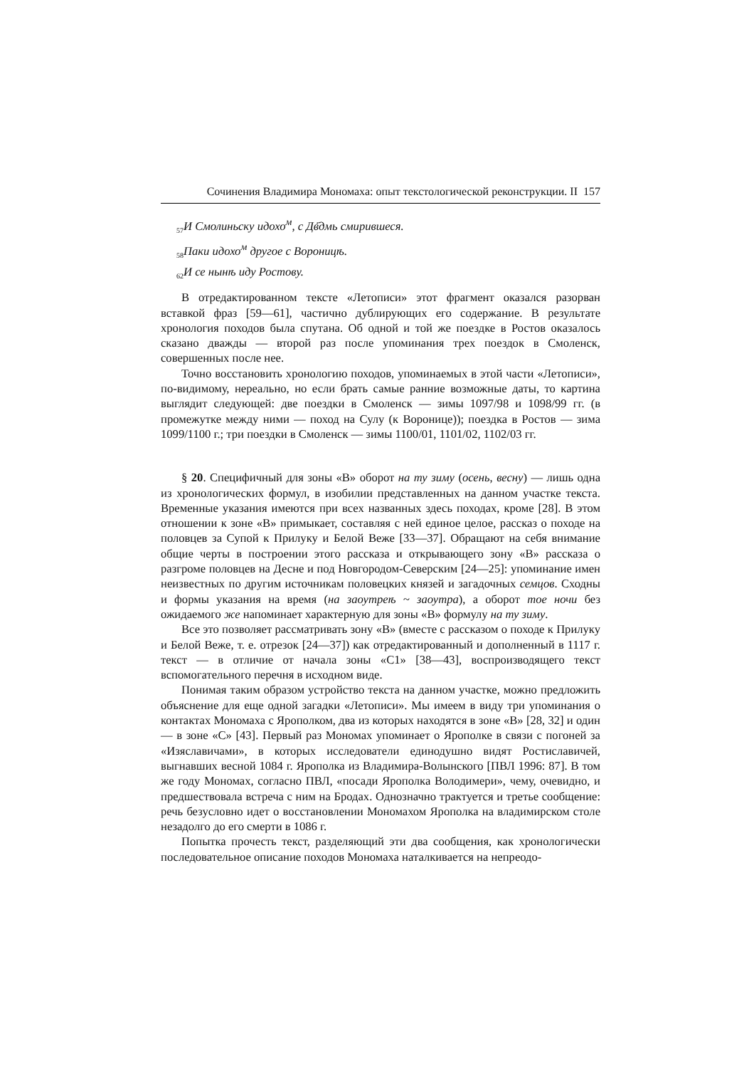Сочинения Владимира Мономаха: опыт текстологической реконструкции. II 157
<sub>57</sub>И Смолиньску идохо<sup>м</sup>, с Дв҃дмь смирившеся.
<sub>58</sub>Паки идохо<sup>м</sup> другое с Вороницѣ.
<sub>62</sub>И се нынѣ иду Ростову.
В отредактированном тексте «Летописи» этот фрагмент оказался разорван вставкой фраз [59—61], частично дублирующих его содержание. В результате хронология походов была спутана. Об одной и той же поездке в Ростов оказалось сказано дважды — второй раз после упоминания трех поездок в Смоленск, совершенных после нее.
Точно восстановить хронологию походов, упоминаемых в этой части «Летописи», по-видимому, нереально, но если брать самые ранние возможные даты, то картина выглядит следующей: две поездки в Смоленск — зимы 1097/98 и 1098/99 гг. (в промежутке между ними — поход на Сулу (к Воронице)); поездка в Ростов — зима 1099/1100 г.; три поездки в Смоленск — зимы 1100/01, 1101/02, 1102/03 гг.
§ 20. Специфичный для зоны «В» оборот на ту зиму (осень, весну) — лишь одна из хронологических формул, в изобилии представленных на данном участке текста. Временные указания имеются при всех названных здесь походах, кроме [28]. В этом отношении к зоне «В» примыкает, составляя с ней единое целое, рассказ о походе на половцев за Супой к Прилуку и Белой Веже [33—37]. Обращают на себя внимание общие черты в построении этого рассказа и открывающего зону «В» рассказа о разгроме половцев на Десне и под Новгородом-Северским [24—25]: упоминание имен неизвестных по другим источникам половецких князей и загадочных семцов. Сходны и формы указания на время (на заоутреѣ ~ заоутра), а оборот тое ночи без ожидаемого же напоминает характерную для зоны «В» формулу на ту зиму.
Все это позволяет рассматривать зону «В» (вместе с рассказом о походе к Прилуку и Белой Веже, т. е. отрезок [24—37]) как отредактированный и дополненный в 1117 г. текст — в отличие от начала зоны «С1» [38—43], воспроизводящего текст вспомогательного перечня в исходном виде.
Понимая таким образом устройство текста на данном участке, можно предложить объяснение для еще одной загадки «Летописи». Мы имеем в виду три упоминания о контактах Мономаха с Ярополком, два из которых находятся в зоне «В» [28, 32] и один — в зоне «С» [43]. Первый раз Мономах упоминает о Ярополке в связи с погоней за «Изяславичами», в которых исследователи единодушно видят Ростиславичей, выгнавших весной 1084 г. Ярополка из Владимира-Волынского [ПВЛ 1996: 87]. В том же году Мономах, согласно ПВЛ, «посади Ярополка Володимери», чему, очевидно, и предшествовала встреча с ним на Бродах. Однозначно трактуется и третье сообщение: речь безусловно идет о восстановлении Мономахом Ярополка на владимирском столе незадолго до его смерти в 1086 г.
Попытка прочесть текст, разделяющий эти два сообщения, как хронологически последовательное описание походов Мономаха наталкивается на непреодо-